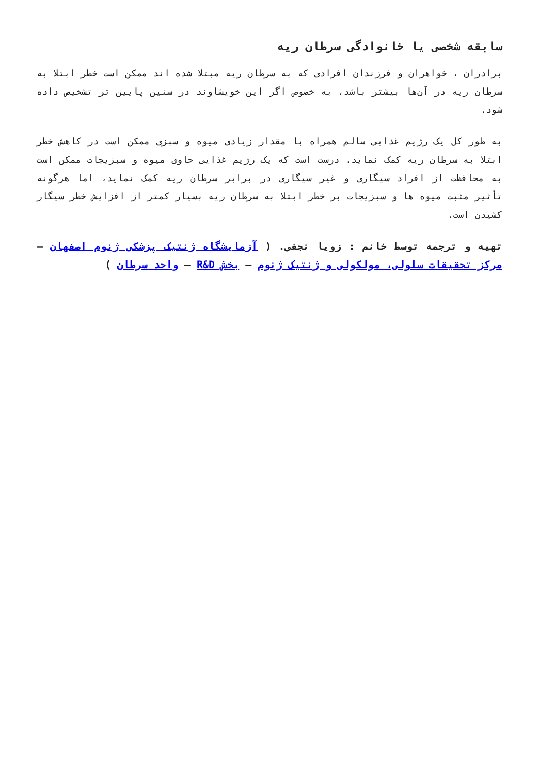سابقه شخصی یا خانوادگی سرطان ریه
برادران ، خواهران و فرزندان افرادی که به سرطان ریه مبتلا شده اند ممکن است خطر ابتلا به سرطان ریه در آن‌ها بیشتر باشد، به خصوص اگر این خویشاوند در سنین پایین تر تشخیص داده شود.
به طور کل یک رژیم غذایی سالم همراه با مقدار زیادی میوه و سبزی ممکن است در کاهش خطر ابتلا به سرطان ریه کمک نماید. درست است که یک رژیم غذایی حاوی میوه و سبزیجات ممکن است به محافظت از افراد سیگاری و غیر سیگاری در برابر سرطان ریه کمک نماید، اما هرگونه تأثیر مثبت میوه ها و سبزیجات بر خطر ابتلا به سرطان ریه بسیار کمتر از افزایش خطر سیگار کشیدن است.
تهیه و ترجمه توسط خانم : زویا نجفی. ( آزمایشگاه ژنتیک پزشکی ژنوم اصفهان – مرکز تحقیقات سلولی، مولکولی و ژنتیک ژنوم – بخش R&D – واحد سرطان )